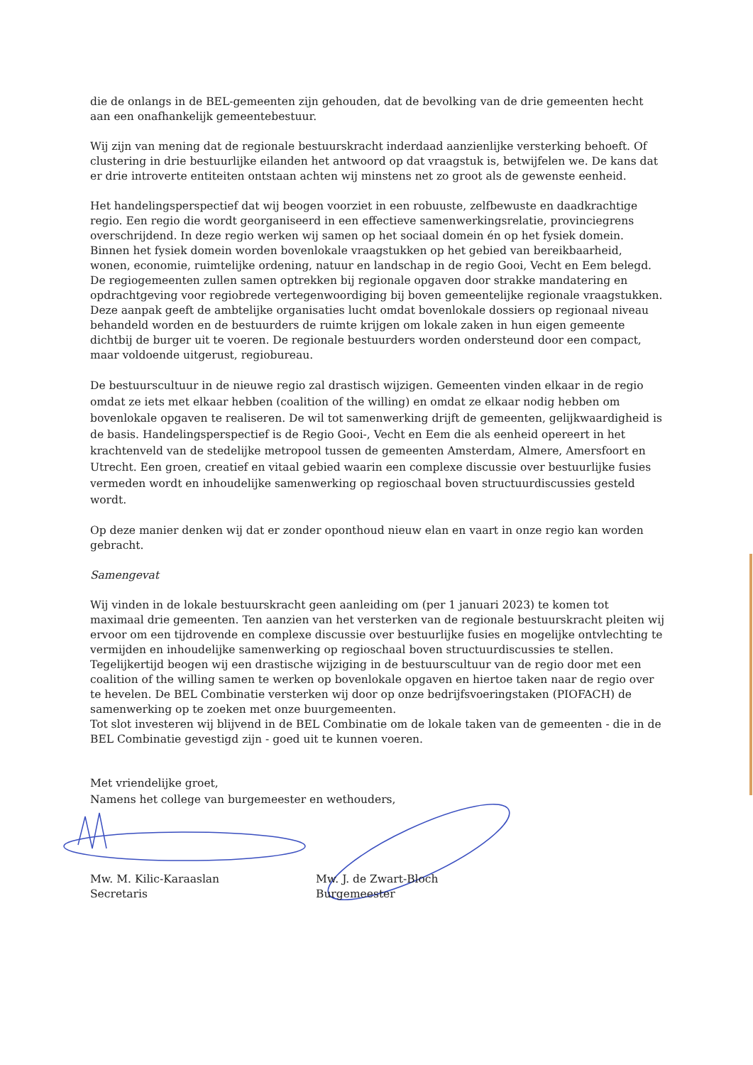die de onlangs in de BEL-gemeenten zijn gehouden, dat de bevolking van de drie gemeenten hecht aan een onafhankelijk gemeentebestuur.
Wij zijn van mening dat de regionale bestuurskracht inderdaad aanzienlijke versterking behoeft. Of clustering in drie bestuurlijke eilanden het antwoord op dat vraagstuk is, betwijfelen we. De kans dat er drie introverte entiteiten ontstaan achten wij minstens net zo groot als de gewenste eenheid.
Het handelingsperspectief dat wij beogen voorziet in een robuuste, zelfbewuste en daadkrachtige regio. Een regio die wordt georganiseerd in een effectieve samenwerkingsrelatie, provinciegrens overschrijdend. In deze regio werken wij samen op het sociaal domein én op het fysiek domein. Binnen het fysiek domein worden bovenlokale vraagstukken op het gebied van bereikbaarheid, wonen, economie, ruimtelijke ordening, natuur en landschap in de regio Gooi, Vecht en Eem belegd. De regiogemeenten zullen samen optrekken bij regionale opgaven door strakke mandatering en opdrachtgeving voor regiobrede vertegenwoordiging bij boven gemeentelijke regionale vraagstukken. Deze aanpak geeft de ambtelijke organisaties lucht omdat bovenlokale dossiers op regionaal niveau behandeld worden en de bestuurders de ruimte krijgen om lokale zaken in hun eigen gemeente dichtbij de burger uit te voeren. De regionale bestuurders worden ondersteund door een compact, maar voldoende uitgerust, regiobureau.
De bestuurscultuur in de nieuwe regio zal drastisch wijzigen. Gemeenten vinden elkaar in de regio omdat ze iets met elkaar hebben (coalition of the willing) en omdat ze elkaar nodig hebben om bovenlokale opgaven te realiseren. De wil tot samenwerking drijft de gemeenten, gelijkwaardigheid is de basis. Handelingsperspectief is de Regio Gooi-, Vecht en Eem die als eenheid opereert in het krachtenveld van de stedelijke metropool tussen de gemeenten Amsterdam, Almere, Amersfoort en Utrecht. Een groen, creatief en vitaal gebied waarin een complexe discussie over bestuurlijke fusies vermeden wordt en inhoudelijke samenwerking op regioschaal boven structuurdiscussies gesteld wordt.
Op deze manier denken wij dat er zonder oponthoud nieuw elan en vaart in onze regio kan worden gebracht.
Samengevat
Wij vinden in de lokale bestuurskracht geen aanleiding om (per 1 januari 2023) te komen tot maximaal drie gemeenten. Ten aanzien van het versterken van de regionale bestuurskracht pleiten wij ervoor om een tijdrovende en complexe discussie over bestuurlijke fusies en mogelijke ontvlechting te vermijden en inhoudelijke samenwerking op regioschaal boven structuurdiscussies te stellen. Tegelijkertijd beogen wij een drastische wijziging in de bestuurscultuur van de regio door met een coalition of the willing samen te werken op bovenlokale opgaven en hiertoe taken naar de regio over te hevelen. De BEL Combinatie versterken wij door op onze bedrijfsvoeringstaken (PIOFACH) de samenwerking op te zoeken met onze buurgemeenten.
Tot slot investeren wij blijvend in de BEL Combinatie om de lokale taken van de gemeenten - die in de BEL Combinatie gevestigd zijn - goed uit te kunnen voeren.
Met vriendelijke groet,
Namens het college van burgemeester en wethouders,
Mw. M. Kilic-Karaaslan
Secretaris
Mw. J. de Zwart-Bloch
Burgemeester